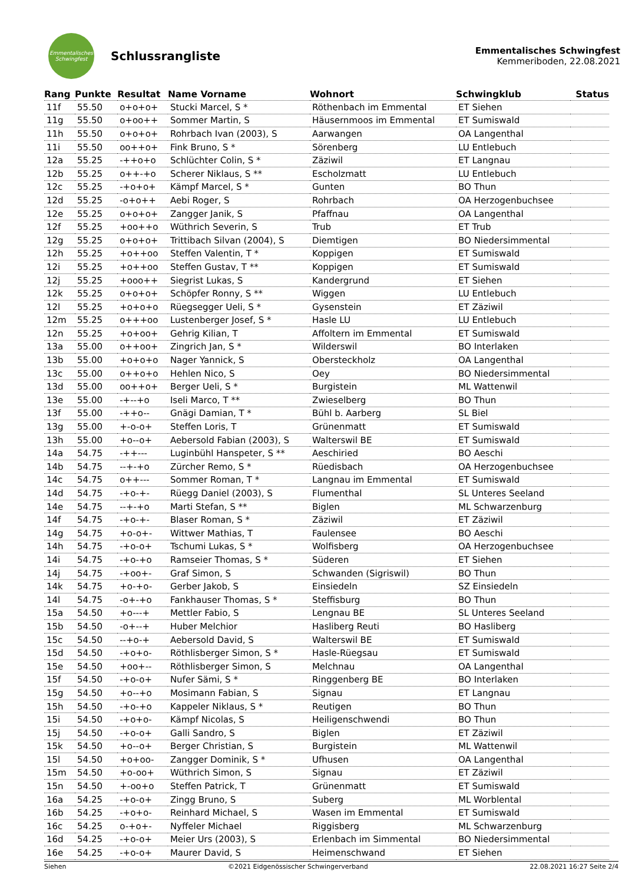Emmentalisches Schwingfest
Schlussrangliste
Emmentalisches Schwingfest
Kemmeriboden, 22.08.2021
| Rang | Punkte | Resultat | Name Vorname | Wohnort | Schwingklub | Status |
| --- | --- | --- | --- | --- | --- | --- |
| 11f | 55.50 | o+o+o+ | Stucki Marcel, S * | Röthenbach im Emmental | ET Siehen | |
| 11g | 55.50 | o+oo++ | Sommer Martin, S | Häusernmoos im Emmental | ET Sumiswald | |
| 11h | 55.50 | o+o+o+ | Rohrbach Ivan (2003), S | Aarwangen | OA Langenthal | |
| 11i | 55.50 | oo++o+ | Fink Bruno, S * | Sörenberg | LU Entlebuch | |
| 12a | 55.25 | -++o+o | Schlüchter Colin, S * | Zäziwil | ET Langnau | |
| 12b | 55.25 | o++-+o | Scherer Niklaus, S ** | Escholzmatt | LU Entlebuch | |
| 12c | 55.25 | -+o+o+ | Kämpf Marcel, S * | Gunten | BO Thun | |
| 12d | 55.25 | -o+o++ | Aebi Roger, S | Rohrbach | OA Herzogenbuchsee | |
| 12e | 55.25 | o+o+o+ | Zangger Janik, S | Pfaffnau | OA Langenthal | |
| 12f | 55.25 | +oo++o | Wüthrich Severin, S | Trub | ET Trub | |
| 12g | 55.25 | o+o+o+ | Trittibach Silvan (2004), S | Diemtigen | BO Niedersimmental | |
| 12h | 55.25 | +o++oo | Steffen Valentin, T * | Koppigen | ET Sumiswald | |
| 12i | 55.25 | +o++oo | Steffen Gustav, T ** | Koppigen | ET Sumiswald | |
| 12j | 55.25 | +ooo++ | Siegrist Lukas, S | Kandergrund | ET Siehen | |
| 12k | 55.25 | o+o+o+ | Schöpfer Ronny, S ** | Wiggen | LU Entlebuch | |
| 12l | 55.25 | +o+o+o | Rüegsegger Ueli, S * | Gysenstein | ET Zäziwil | |
| 12m | 55.25 | o+++oo | Lustenberger Josef, S * | Hasle LU | LU Entlebuch | |
| 12n | 55.25 | +o+oo+ | Gehrig Kilian, T | Affoltern im Emmental | ET Sumiswald | |
| 13a | 55.00 | o++oo+ | Zingrich Jan, S * | Wilderswil | BO Interlaken | |
| 13b | 55.00 | +o+o+o | Nager Yannick, S | Obersteckholz | OA Langenthal | |
| 13c | 55.00 | o++o+o | Hehlen Nico, S | Oey | BO Niedersimmental | |
| 13d | 55.00 | oo++o+ | Berger Ueli, S * | Burgistein | ML Wattenwil | |
| 13e | 55.00 | -+--+o | Iseli Marco, T ** | Zwieselberg | BO Thun | |
| 13f | 55.00 | -++o-- | Gnägi Damian, T * | Bühl b. Aarberg | SL Biel | |
| 13g | 55.00 | +-o-o+ | Steffen Loris, T | Grünenmatt | ET Sumiswald | |
| 13h | 55.00 | +o--o+ | Aebersold Fabian (2003), S | Walterswil BE | ET Sumiswald | |
| 14a | 54.75 | -++--- | Luginbühl Hanspeter, S ** | Aeschiried | BO Aeschi | |
| 14b | 54.75 | --+-+o | Zürcher Remo, S * | Rüedisbach | OA Herzogenbuchsee | |
| 14c | 54.75 | o++--- | Sommer Roman, T * | Langnau im Emmental | ET Sumiswald | |
| 14d | 54.75 | -+o-+- | Rüegg Daniel (2003), S | Flumenthal | SL Unteres Seeland | |
| 14e | 54.75 | --+-+o | Marti Stefan, S ** | Biglen | ML Schwarzenburg | |
| 14f | 54.75 | -+o-+- | Blaser Roman, S * | Zäziwil | ET Zäziwil | |
| 14g | 54.75 | +o-o+- | Wittwer Mathias, T | Faulensee | BO Aeschi | |
| 14h | 54.75 | -+o-o+ | Tschumi Lukas, S * | Wolfisberg | OA Herzogenbuchsee | |
| 14i | 54.75 | -+o-+o | Ramseier Thomas, S * | Süderen | ET Siehen | |
| 14j | 54.75 | -+oo+- | Graf Simon, S | Schwanden (Sigriswil) | BO Thun | |
| 14k | 54.75 | +o-+o- | Gerber Jakob, S | Einsiedeln | SZ Einsiedeln | |
| 14l | 54.75 | -o+-+o | Fankhauser Thomas, S * | Steffisburg | BO Thun | |
| 15a | 54.50 | +o---+ | Mettler Fabio, S | Lengnau BE | SL Unteres Seeland | |
| 15b | 54.50 | -o+--+ | Huber Melchior | Hasliberg Reuti | BO Hasliberg | |
| 15c | 54.50 | --+o-+ | Aebersold David, S | Walterswil BE | ET Sumiswald | |
| 15d | 54.50 | -+o+o- | Röthlisberger Simon, S * | Hasle-Rüegsau | ET Sumiswald | |
| 15e | 54.50 | +oo+-- | Röthlisberger Simon, S | Melchnau | OA Langenthal | |
| 15f | 54.50 | -+o-o+ | Nufer Sämi, S * | Ringgenberg BE | BO Interlaken | |
| 15g | 54.50 | +o--+o | Mosimann Fabian, S | Signau | ET Langnau | |
| 15h | 54.50 | -+o-+o | Kappeler Niklaus, S * | Reutigen | BO Thun | |
| 15i | 54.50 | -+o+o- | Kämpf Nicolas, S | Heiligenschwendi | BO Thun | |
| 15j | 54.50 | -+o-o+ | Galli Sandro, S | Biglen | ET Zäziwil | |
| 15k | 54.50 | +o--o+ | Berger Christian, S | Burgistein | ML Wattenwil | |
| 15l | 54.50 | +o+oo- | Zangger Dominik, S * | Ufhusen | OA Langenthal | |
| 15m | 54.50 | +o-oo+ | Wüthrich Simon, S | Signau | ET Zäziwil | |
| 15n | 54.50 | +-oo+o | Steffen Patrick, T | Grünenmatt | ET Sumiswald | |
| 16a | 54.25 | -+o-o+ | Zingg Bruno, S | Suberg | ML Worblental | |
| 16b | 54.25 | -+o+o- | Reinhard Michael, S | Wasen im Emmental | ET Sumiswald | |
| 16c | 54.25 | o-+o+- | Nyffeler Michael | Riggisberg | ML Schwarzenburg | |
| 16d | 54.25 | -+o-o+ | Meier Urs (2003), S | Erlenbach im Simmental | BO Niedersimmental | |
| 16e | 54.25 | -+o-o+ | Maurer David, S | Heimenschwand | ET Siehen | |
Siehen ©2021 Eidgenössischer Schwingerverband 22.08.2021 16:27 Seite 2/4